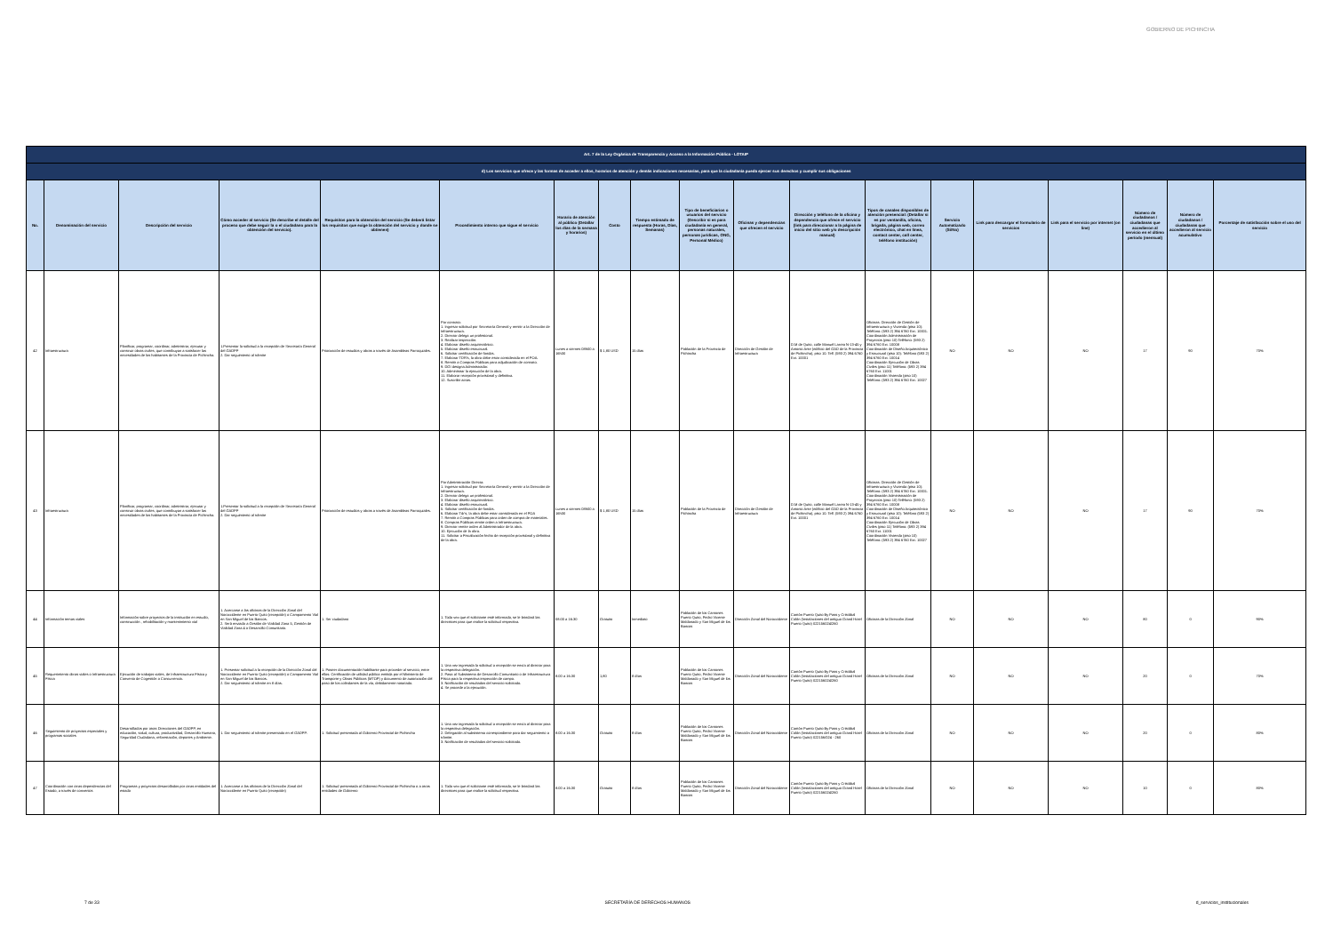GOBIERNO DE PICHINCHA
| Art. 7 de la Ley Orgánica de Transparencia y Acceso a la Información Pública - LOTAIP | | | | | | | | | | | | | | | | | | |
| d) Los servicios que ofrece y las formas de acceder a ellos, horarios de atención y demás indicaciones necesarias, para que la ciudadanía pueda ejercer sus derechos y cumplir sus obligaciones | | | | | | | | | | | | | | | | | | |
| No. | Denominación del servicio | Descripción del servicio | Cómo acceder al servicio (Se describe el detalle del proceso que debe seguir la o el ciudadano para la obtención del servicio). | Requisitos para la obtención del servicio (Se deberá listar los requisitos que exige la obtención del servicio y donde se obtienen) | Procedimiento interno que sigue el servicio | Horario de atención al público (Detallar los días de la semana y horarios) | Costo | Tiempo estimado de respuesta (Horas, Días, Semanas) | Tipo de beneficiarios o usuarios del servicio (Describir si es para ciudadanía en general, personas naturales, personas jurídicas, ONG, Personal Médico) | Oficinas y dependencias que ofrecen el servicio | Dirección y teléfono de la oficina y dependencia que ofrece el servicio (link para direccionar a la página de inicio del sitio web y/o descripción manual) | Tipos de canales disponibles de atención presencial: (Detallar si es por ventanilla, oficina, brigada, página web, correo electrónico, chat en línea, contact center, call center, teléfono institución) | Servicio Automatizado (Si/No) | Link para descargar el formulario de servicios | Link para el servicio por internet (on line) | Número de ciudadanos / ciudadanas que accedieron al servicio en el último período (mensual) | Número de ciudadanos / ciudadanas que accedieron al servicio acumulativo | Porcentaje de satisfacción sobre el uso del servicio |
| 42 | Infraestructura | Planificar, programar, coordinar, administrar, ejecutar y construir obras civiles; que contribuyan a satisfacer las necesidades de los habitantes de la Provincia de Pichincha. | 1.Presentar la solicitud a la recepción de Secretaría General del GADPP 2. Dar seguimiento al trámite | Priorización de estudios y obras a través de Asambleas Parroquiales. | Por contrato: 1. Ingresar solicitud por Secretaría General y remitir a la Dirección de Infraestructura. 2. Director delega un profesional. 3. Realizar inspección. 4. Elaborar diseño arquitectónico. 5. Elaborar diseño estructural. 6. Solicitar certificación de fondos. 7. Elaborar TDR's, la obra debe estar considerada en el POA. 8. Remitir a Compras Públicas para adjudicación de contrato. 9. DGI designa Administrador. 10. Administrar la ejecución de la obra. 11. Elaborar recepción provisional y definitiva. 12. Suscribir actas. | Lunes a viernes 08h00 a 16h30 | $ 1,80 USD | 15 días | Población de la Provincia de Pichincha | Dirección de Gestión de Infraestructura | D.M de Quito, calle Manuel Larrea N-13-45 y Antonio Ante (edificio del GAD de la Provincia de Pichincha), piso 10. Telf. (593 2) 394 6760 Ext. 10001 | Oficinas: Dirección de Gestión de Infraestructura y Vivienda (piso 10): Teléfono: (593 2) 394 6760 Ext. 10001. Coordinación Administración de Proyectos (piso 10) Teléfono: (593 2) 394 6760 Ext. 10008 Coordinación de Diseño Arquitectónico y Estructural (piso 10): Teléfono (593 2) 394 6760 Ext. 10014 Coordinación Ejecución de Obras Civiles (piso 11) Teléfono: (593 2) 394 6760 Ext. 11001 Coordinación Vivienda (piso 10) Teléfono: (593 2) 394 6760 Ext. 10027 | NO | NO | NO | 17 | 90 | 70% |
| 43 | Infraestructura | Planificar, programar, coordinar, administrar, ejecutar y construir obras civiles; que contribuyan a satisfacer las necesidades de los habitantes de la Provincia de Pichincha. | 1.Presentar la solicitud a la recepción de Secretaría General del GADPP 2. Dar seguimiento al trámite | Priorización de estudios y obras a través de Asambleas Parroquiales. | Por Administración Directa: 1. Ingresar solicitud por Secretaría General y remitir a la Dirección de Infraestructura. 2. Director delega un profesional. 3. Elaborar diseño arquitectónico. 4. Elaborar diseño estructural. 5. Solicitar certificación de fondos. 6. Elaborar Tdr's, la obra debe estar considerada en el POA 7. Remitir a Compras Públicas para orden de compra de materiales. 8. Compras Públicas remite orden a Infraestructura. 9. Director remite orden al Administrador de la obra. 10. Ejecución de la obra. 11. Solicitar a Fiscalización fecha de recepción provisional y definitiva de la obra. | Lunes a viernes 08h00 a 16h30 | $ 1,80 USD | 15 días | Población de la Provincia de Pichincha | Dirección de Gestión de Infraestructura | D.M de Quito, calle Manuel Larrea N-13-45 y Antonio Ante (edificio del GAD de la Provincia de Pichincha), piso 10. Telf. (593 2) 394 6760 Ext. 10001 | Oficinas: Dirección de Gestión de Infraestructura y Vivienda (piso 10): Teléfono: (593 2) 394 6760 Ext. 10001. Coordinación Administración de Proyectos (piso 10) Teléfono: (593 2) 394 6760 Ext. 10008 Coordinación de Diseño Arquitectónico y Estructural (piso 10): Teléfono (593 2) 394 6760 Ext. 10014 Coordinación Ejecución de Obras Civiles (piso 11) Teléfono: (593 2) 394 6760 Ext. 11001 Coordinación Vivienda (piso 10) Teléfono: (593 2) 394 6760 Ext. 10027 | NO | NO | NO | 17 | 90 | 70% |
| 44 | Información temas viales | Información sobre proyectos de la institución en estudio, construcción , rehabilitación y mantenimiento vial | 1. Acercarse a las oficinas de la Dirección Zonal del Noroccidente en Puerto Quito (recepción) o Campamento Vial en San Miguel de los Bancos. 2. Será enviado a Gestión de Vialidad Zona 5, Gestión de Vialidad Zona 4 o Desarrollo Comunitario. | 1. Ser ciudadano | 1. Toda vez que el solicitante esté informado, se le brindará las directrices para que realice la solicitud respectiva. | 08:00 a 16:30 | Gratuito | Inmediato | Población de los Cantones Puerto Quito, Pedro Vicente Maldonado y San Miguel de los Bancos | Dirección Zonal del Noroccidente | Cantón Puerto Quito By Pass y Cristóbal Colón (Instalaciones del antiguo Grand Hotel Puerto Quito) 022156024/260 | Oficinas de la Dirección Zonal | NO | NO | NO | 80 | 0 | 90% |
| 45 | Requerimiento obras viales o Infraestructura Física | Ejecución de trabajos viales, de Infraestructura Física y Convenio de Cogestión o Concurrencia. | 1. Presentar solicitud a la recepción de la Dirección Zonal del Noroccidente en Puerto Quito (recepción) o Campamento Vial en San Miguel de los Bancos. 2. Dar seguimiento al trámite en 8 días. | 1. Poseer documentación habilitante para proceder al servicio, entre ellos: Certificación de utilidad pública emitida por el Ministerio de Transporte y Obras Públicas (MTOP) y documento de autorización del paso de los colindantes de la vía, debidamente notariado. | 1. Una vez ingresada la solicitud a recepción se envía al director para la respectiva delegación. 2. Pasa al Subsistema de Desarrollo Comunitario o de Infraestructura Física para la respectiva inspección de campo. 3. Notificación de resultados del servicio solicitado. 4. Se procede a la ejecución. | 8:00 a 16:30 | 1,80 | 8 días | Población de los Cantones Puerto Quito, Pedro Vicente Maldonado y San Miguel de los Bancos | Dirección Zonal del Noroccidente | Cantón Puerto Quito By Pass y Cristóbal Colón (Instalaciones del antiguo Grand Hotel Puerto Quito) 022156024/260 | Oficinas de la Dirección Zonal | NO | NO | NO | 20 | 0 | 70% |
| 46 | Seguimiento de proyectos especiales y programas sociales | Desarrollados por otras Direcciones del GADPP, en educación, salud, cultura, productividad, Desarrollo Humano, Seguridad Ciudadana, reforestación, deportes y Ambiente. | 1. Dar seguimiento al trámite presentado en el GADPP. | 1. Solicitud presentada al Gobierno Provincial de Pichincha | 1. Una vez ingresada la solicitud a recepción se envía al director para la respectiva delegación. 2. Delegación al subsistema correspondiente para dar seguimiento a trámite. 3. Notificación de resultados del servicio solicitado. | 8:00 a 16:30 | Gratuito | 8 días | Población de los Cantones Puerto Quito, Pedro Vicente Maldonado y San Miguel de los Bancos | Dirección Zonal del Noroccidente | Cantón Puerto Quito By Pass y Cristóbal Colón (Instalaciones del antiguo Grand Hotel Puerto Quito) 022156/024 - 260 | Oficinas de la Dirección Zonal | NO | NO | NO | 20 | 0 | 80% |
| 47 | Coordinación con otras dependencias del Estado, a través de convenios | Programas y proyectos desarrollados por otras entidades del estado | 1. Acercarse a las oficinas de la Dirección Zonal del Noroccidente en Puerto Quito (recepción) | 1. Solicitud presentada al Gobierno Provincial de Pichincha o a otras entidades de Gobierno | 1. Toda vez que el solicitante esté informado, se le brindará las directrices para que realice la solicitud respectiva. | 8:00 a 16:30 | Gratuito | 8 días | Población de los Cantones Puerto Quito, Pedro Vicente Maldonado y San Miguel de los Bancos | Dirección Zonal del Noroccidente | Cantón Puerto Quito By Pass y Cristóbal Colón (Instalaciones del antiguo Grand Hotel Puerto Quito) 022156024/260 | Oficinas de la Dirección Zonal | NO | NO | NO | 10 | 0 | 80% |
7 de 33 SECRETARÍA DE DERECHOS HUMANOS d_servicios_institucionales